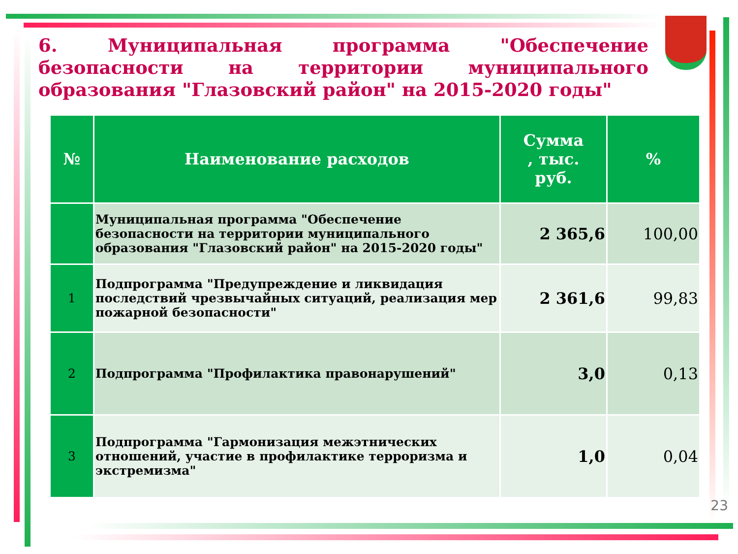6. Муниципальная программа "Обеспечение безопасности на территории муниципального образования "Глазовский район" на 2015-2020 годы"
| № | Наименование расходов | Сумма , тыс. руб. | % |
| --- | --- | --- | --- |
| | Муниципальная программа "Обеспечение безопасности на территории муниципального образования "Глазовский район" на 2015-2020 годы" | 2 365,6 | 100,00 |
| 1 | Подпрограмма "Предупреждение и ликвидация последствий чрезвычайных ситуаций, реализация мер пожарной безопасности" | 2 361,6 | 99,83 |
| 2 | Подпрограмма "Профилактика правонарушений" | 3,0 | 0,13 |
| 3 | Подпрограмма "Гармонизация межэтнических отношений, участие в профилактике терроризма и экстремизма" | 1,0 | 0,04 |
23